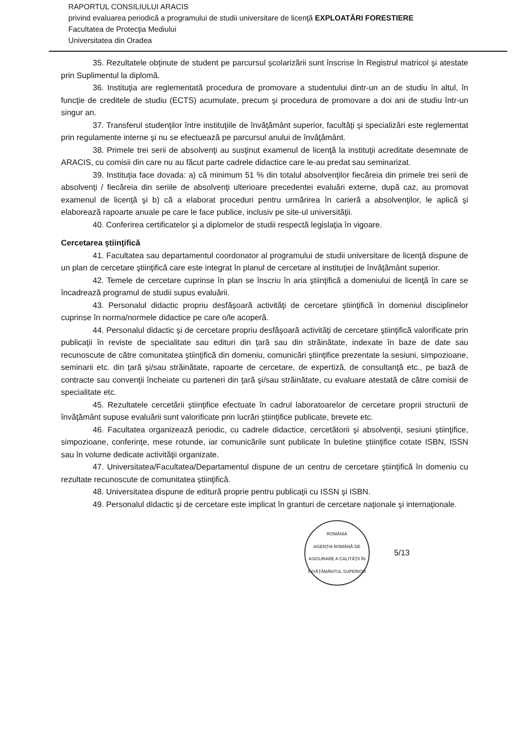RAPORTUL CONSILIULUI ARACIS
privind evaluarea periodică a programului de studii universitare de licenţă EXPLOATĂRI FORESTIERE
Facultatea de Protecţia Mediului
Universitatea din Oradea
35. Rezultatele obţinute de student pe parcursul şcolarizării sunt înscrise în Registrul matricol şi atestate prin Suplimentul la diplomă.
36. Instituţia are reglementată procedura de promovare a studentului dintr-un an de studiu în altul, în funcţie de creditele de studiu (ECTS) acumulate, precum şi procedura de promovare a doi ani de studiu într-un singur an.
37. Transferul studenţilor între instituţiile de învăţământ superior, facultăţi şi specializări este reglementat prin regulamente interne şi nu se efectuează pe parcursul anului de învăţământ.
38. Primele trei serii de absolvenţi au susţinut examenul de licenţă la instituţii acreditate desemnate de ARACIS, cu comisii din care nu au făcut parte cadrele didactice care le-au predat sau seminarizat.
39. Instituţia face dovada: a) că minimum 51 % din totalul absolvenţilor fiecăreia din primele trei serii de absolvenţi / fiecăreia din seriile de absolvenţi ulterioare precedentei evaluări externe, după caz, au promovat examenul de licenţă şi b) că a elaborat proceduri pentru urmărirea în carieră a absolvenţilor, le aplică şi elaborează rapoarte anuale pe care le face publice, inclusiv pe site-ul universităţii.
40. Conferirea certificatelor şi a diplomelor de studii respectă legislaţia în vigoare.
Cercetarea ştiinţifică
41. Facultatea sau departamentul coordonator al programului de studii universitare de licenţă dispune de un plan de cercetare ştiinţifică care este integrat în planul de cercetare al instituţiei de învăţământ superior.
42. Temele de cercetare cuprinse în plan se înscriu în aria ştiinţifică a domeniului de licenţă în care se încadrează programul de studii supus evaluării.
43. Personalul didactic propriu desfăşoară activităţi de cercetare ştiinţifică în domeniul disciplinelor cuprinse în norma/normele didactice pe care o/le acoperă.
44. Personalul didactic şi de cercetare propriu desfăşoară activităţi de cercetare ştiinţifică valorificate prin publicaţii în reviste de specialitate sau edituri din ţară sau din străinătate, indexate în baze de date sau recunoscute de către comunitatea ştiinţifică din domeniu, comunicări ştiinţifice prezentate la sesiuni, simpozioane, seminarii etc. din ţară şi/sau străinătate, rapoarte de cercetare, de expertiză, de consultanţă etc., pe bază de contracte sau convenţii încheiate cu parteneri din ţară şi/sau străinătate, cu evaluare atestată de către comisii de specialitate etc.
45. Rezultatele cercetării ştiinţifice efectuate în cadrul laboratoarelor de cercetare proprii structurii de învăţământ supuse evaluării sunt valorificate prin lucrări ştiinţifice publicate, brevete etc.
46. Facultatea organizează periodic, cu cadrele didactice, cercetătorii şi absolvenţii, sesiuni ştiinţifice, simpozioane, conferinţe, mese rotunde, iar comunicările sunt publicate în buletine ştiinţifice cotate ISBN, ISSN sau în volume dedicate activităţii organizate.
47. Universitatea/Facultatea/Departamentul dispune de un centru de cercetare ştiinţifică în domeniu cu rezultate recunoscute de comunitatea ştiinţifică.
48. Universitatea dispune de editură proprie pentru publicaţii cu ISSN şi ISBN.
49. Personalul didactic şi de cercetare este implicat în granturi de cercetare naţionale şi internaţionale.
ROMÂNIA
AGENŢIA ROMÂNĂ DE ASIGURARE A CALITĂŢII ÎN ÎNVĂŢĂMÂNTUL SUPERIOR
5/13